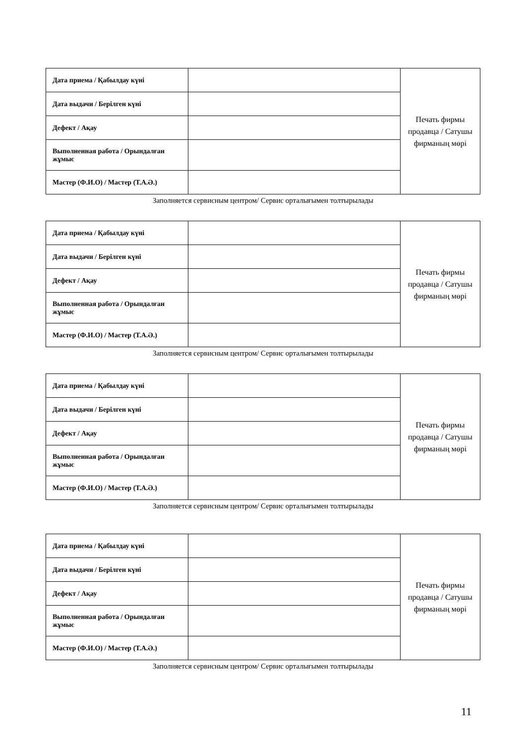| Дата приема / Қабылдау күні | | Печать фирмы продавца / Сатушы фирманың мөрі |
| Дата выдачи / Берілген күні | | |
| Дефект / Ақау | | |
| Выполненная работа / Орындалған жұмыс | | |
| Мастер (Ф.И.О) / Мастер (Т.А.Ә.) | | |
Заполняется сервисным центром/ Сервис орталығымен толтырылады
| Дата приема / Қабылдау күні | | Печать фирмы продавца / Сатушы фирманың мөрі |
| Дата выдачи / Берілген күні | | |
| Дефект / Ақау | | |
| Выполненная работа / Орындалған жұмыс | | |
| Мастер (Ф.И.О) / Мастер (Т.А.Ә.) | | |
Заполняется сервисным центром/ Сервис орталығымен толтырылады
| Дата приема / Қабылдау күні | | Печать фирмы продавца / Сатушы фирманың мөрі |
| Дата выдачи / Берілген күні | | |
| Дефект / Ақау | | |
| Выполненная работа / Орындалған жұмыс | | |
| Мастер (Ф.И.О) / Мастер (Т.А.Ә.) | | |
Заполняется сервисным центром/ Сервис орталығымен толтырылады
| Дата приема / Қабылдау күні | | Печать фирмы продавца / Сатушы фирманың мөрі |
| Дата выдачи / Берілген күні | | |
| Дефект / Ақау | | |
| Выполненная работа / Орындалған жұмыс | | |
| Мастер (Ф.И.О) / Мастер (Т.А.Ә.) | | |
Заполняется сервисным центром/ Сервис орталығымен толтырылады
11